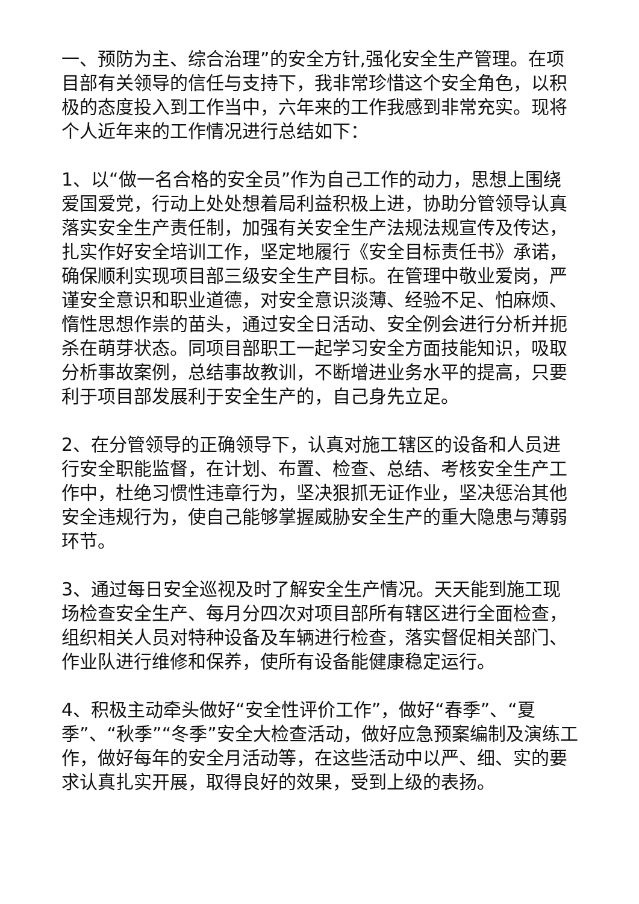一、预防为主、综合治理”的安全方针,强化安全生产管理。在项目部有关领导的信任与支持下，我非常珍惜这个安全角色，以积极的态度投入到工作当中，六年来的工作我感到非常充实。现将个人近年来的工作情况进行总结如下：
1、以“做一名合格的安全员”作为自己工作的动力，思想上围绕爱国爱党，行动上处处想着局利益积极上进，协助分管领导认真落实安全生产责任制，加强有关安全生产法规法规宣传及传达，扎实作好安全培训工作，坚定地履行《安全目标责任书》承诺，确保顺利实现项目部三级安全生产目标。在管理中敬业爱岗，严谨安全意识和职业道德，对安全意识淡薄、经验不足、怕麻烦、惰性思想作祟的苗头，通过安全日活动、安全例会进行分析并扼杀在萌芽状态。同项目部职工一起学习安全方面技能知识，吸取分析事故案例，总结事故教训，不断增进业务水平的提高，只要利于项目部发展利于安全生产的，自己身先立足。
2、在分管领导的正确领导下，认真对施工辖区的设备和人员进行安全职能监督，在计划、布置、检查、总结、考核安全生产工作中，杜绝习惯性违章行为，坚决狠抓无证作业，坚决惩治其他安全违规行为，使自己能够掌握威胁安全生产的重大隐患与薄弱环节。
3、通过每日安全巡视及时了解安全生产情况。天天能到施工现场检查安全生产、每月分四次对项目部所有辖区进行全面检查，组织相关人员对特种设备及车辆进行检查，落实督促相关部门、作业队进行维修和保养，使所有设备能健康稳定运行。
4、积极主动牵头做好“安全性评价工作”，做好“春季”、“夏季”、“秋季”“冬季”安全大检查活动，做好应急预案编制及演练工作，做好每年的安全月活动等，在这些活动中以严、细、实的要求认真扎实开展，取得良好的效果，受到上级的表扬。